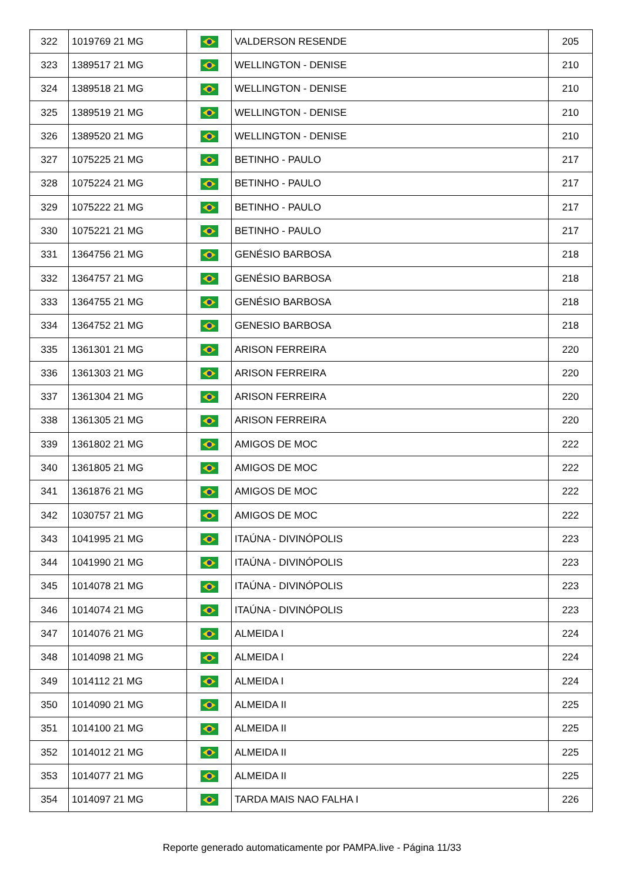| 322 | 1019769 21 MG | | VALDERSON RESENDE | 205 |
| 323 | 1389517 21 MG | | WELLINGTON - DENISE | 210 |
| 324 | 1389518 21 MG | | WELLINGTON - DENISE | 210 |
| 325 | 1389519 21 MG | | WELLINGTON - DENISE | 210 |
| 326 | 1389520 21 MG | | WELLINGTON - DENISE | 210 |
| 327 | 1075225 21 MG | | BETINHO - PAULO | 217 |
| 328 | 1075224 21 MG | | BETINHO - PAULO | 217 |
| 329 | 1075222 21 MG | | BETINHO - PAULO | 217 |
| 330 | 1075221 21 MG | | BETINHO - PAULO | 217 |
| 331 | 1364756 21 MG | | GENÉSIO BARBOSA | 218 |
| 332 | 1364757 21 MG | | GENÉSIO BARBOSA | 218 |
| 333 | 1364755 21 MG | | GENÉSIO BARBOSA | 218 |
| 334 | 1364752 21 MG | | GENESIO BARBOSA | 218 |
| 335 | 1361301 21 MG | | ARISON FERREIRA | 220 |
| 336 | 1361303 21 MG | | ARISON FERREIRA | 220 |
| 337 | 1361304 21 MG | | ARISON FERREIRA | 220 |
| 338 | 1361305 21 MG | | ARISON FERREIRA | 220 |
| 339 | 1361802 21 MG | | AMIGOS DE MOC | 222 |
| 340 | 1361805 21 MG | | AMIGOS DE MOC | 222 |
| 341 | 1361876 21 MG | | AMIGOS DE MOC | 222 |
| 342 | 1030757 21 MG | | AMIGOS DE MOC | 222 |
| 343 | 1041995 21 MG | | ITAÚNA - DIVINÓPOLIS | 223 |
| 344 | 1041990 21 MG | | ITAÚNA - DIVINÓPOLIS | 223 |
| 345 | 1014078 21 MG | | ITAÚNA - DIVINÓPOLIS | 223 |
| 346 | 1014074 21 MG | | ITAÚNA - DIVINÓPOLIS | 223 |
| 347 | 1014076 21 MG | | ALMEIDA I | 224 |
| 348 | 1014098 21 MG | | ALMEIDA I | 224 |
| 349 | 1014112 21 MG | | ALMEIDA I | 224 |
| 350 | 1014090 21 MG | | ALMEIDA II | 225 |
| 351 | 1014100 21 MG | | ALMEIDA II | 225 |
| 352 | 1014012 21 MG | | ALMEIDA II | 225 |
| 353 | 1014077 21 MG | | ALMEIDA II | 225 |
| 354 | 1014097 21 MG | | TARDA MAIS NAO FALHA I | 226 |
Reporte generado automaticamente por PAMPA.live - Página 11/33